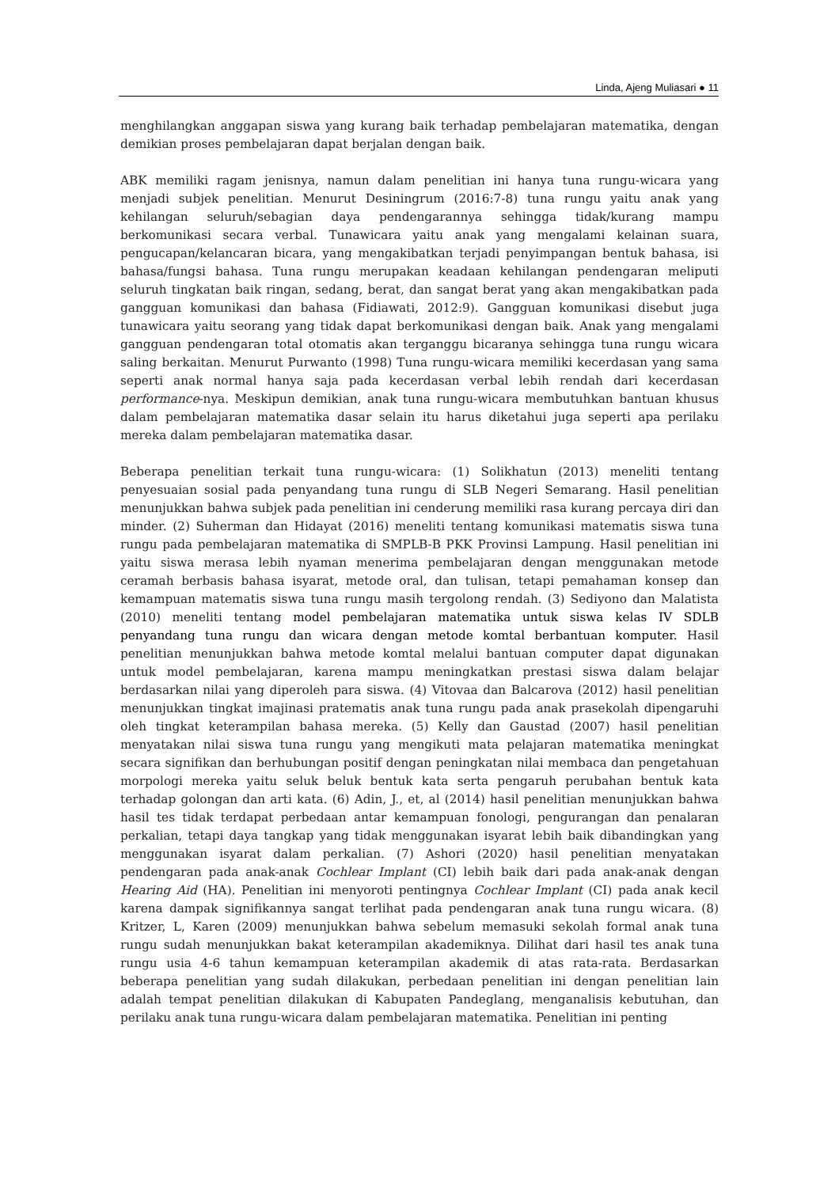Linda, Ajeng Muliasari ● 11
menghilangkan anggapan siswa yang kurang baik terhadap pembelajaran matematika, dengan demikian proses pembelajaran dapat berjalan dengan baik.
ABK memiliki ragam jenisnya, namun dalam penelitian ini hanya tuna rungu-wicara yang menjadi subjek penelitian. Menurut Desiningrum (2016:7-8) tuna rungu yaitu anak yang kehilangan seluruh/sebagian daya pendengarannya sehingga tidak/kurang mampu berkomunikasi secara verbal. Tunawicara yaitu anak yang mengalami kelainan suara, pengucapan/kelancaran bicara, yang mengakibatkan terjadi penyimpangan bentuk bahasa, isi bahasa/fungsi bahasa. Tuna rungu merupakan keadaan kehilangan pendengaran meliputi seluruh tingkatan baik ringan, sedang, berat, dan sangat berat yang akan mengakibatkan pada gangguan komunikasi dan bahasa (Fidiawati, 2012:9). Gangguan komunikasi disebut juga tunawicara yaitu seorang yang tidak dapat berkomunikasi dengan baik. Anak yang mengalami gangguan pendengaran total otomatis akan terganggu bicaranya sehingga tuna rungu wicara saling berkaitan. Menurut Purwanto (1998) Tuna rungu-wicara memiliki kecerdasan yang sama seperti anak normal hanya saja pada kecerdasan verbal lebih rendah dari kecerdasan performance-nya. Meskipun demikian, anak tuna rungu-wicara membutuhkan bantuan khusus dalam pembelajaran matematika dasar selain itu harus diketahui juga seperti apa perilaku mereka dalam pembelajaran matematika dasar.
Beberapa penelitian terkait tuna rungu-wicara: (1) Solikhatun (2013) meneliti tentang penyesuaian sosial pada penyandang tuna rungu di SLB Negeri Semarang. Hasil penelitian menunjukkan bahwa subjek pada penelitian ini cenderung memiliki rasa kurang percaya diri dan minder. (2) Suherman dan Hidayat (2016) meneliti tentang komunikasi matematis siswa tuna rungu pada pembelajaran matematika di SMPLB-B PKK Provinsi Lampung. Hasil penelitian ini yaitu siswa merasa lebih nyaman menerima pembelajaran dengan menggunakan metode ceramah berbasis bahasa isyarat, metode oral, dan tulisan, tetapi pemahaman konsep dan kemampuan matematis siswa tuna rungu masih tergolong rendah. (3) Sediyono dan Malatista (2010) meneliti tentang model pembelajaran matematika untuk siswa kelas IV SDLB penyandang tuna rungu dan wicara dengan metode komtal berbantuan komputer. Hasil penelitian menunjukkan bahwa metode komtal melalui bantuan computer dapat digunakan untuk model pembelajaran, karena mampu meningkatkan prestasi siswa dalam belajar berdasarkan nilai yang diperoleh para siswa. (4) Vitovaa dan Balcarova (2012) hasil penelitian menunjukkan tingkat imajinasi pratematis anak tuna rungu pada anak prasekolah dipengaruhi oleh tingkat keterampilan bahasa mereka. (5) Kelly dan Gaustad (2007) hasil penelitian menyatakan nilai siswa tuna rungu yang mengikuti mata pelajaran matematika meningkat secara signifikan dan berhubungan positif dengan peningkatan nilai membaca dan pengetahuan morpologi mereka yaitu seluk beluk bentuk kata serta pengaruh perubahan bentuk kata terhadap golongan dan arti kata. (6) Adin, J., et, al (2014) hasil penelitian menunjukkan bahwa hasil tes tidak terdapat perbedaan antar kemampuan fonologi, pengurangan dan penalaran perkalian, tetapi daya tangkap yang tidak menggunakan isyarat lebih baik dibandingkan yang menggunakan isyarat dalam perkalian. (7) Ashori (2020) hasil penelitian menyatakan pendengaran pada anak-anak Cochlear Implant (CI) lebih baik dari pada anak-anak dengan Hearing Aid (HA). Penelitian ini menyoroti pentingnya Cochlear Implant (CI) pada anak kecil karena dampak signifikannya sangat terlihat pada pendengaran anak tuna rungu wicara. (8) Kritzer, L, Karen (2009) menunjukkan bahwa sebelum memasuki sekolah formal anak tuna rungu sudah menunjukkan bakat keterampilan akademiknya. Dilihat dari hasil tes anak tuna rungu usia 4-6 tahun kemampuan keterampilan akademik di atas rata-rata. Berdasarkan beberapa penelitian yang sudah dilakukan, perbedaan penelitian ini dengan penelitian lain adalah tempat penelitian dilakukan di Kabupaten Pandeglang, menganalisis kebutuhan, dan perilaku anak tuna rungu-wicara dalam pembelajaran matematika. Penelitian ini penting